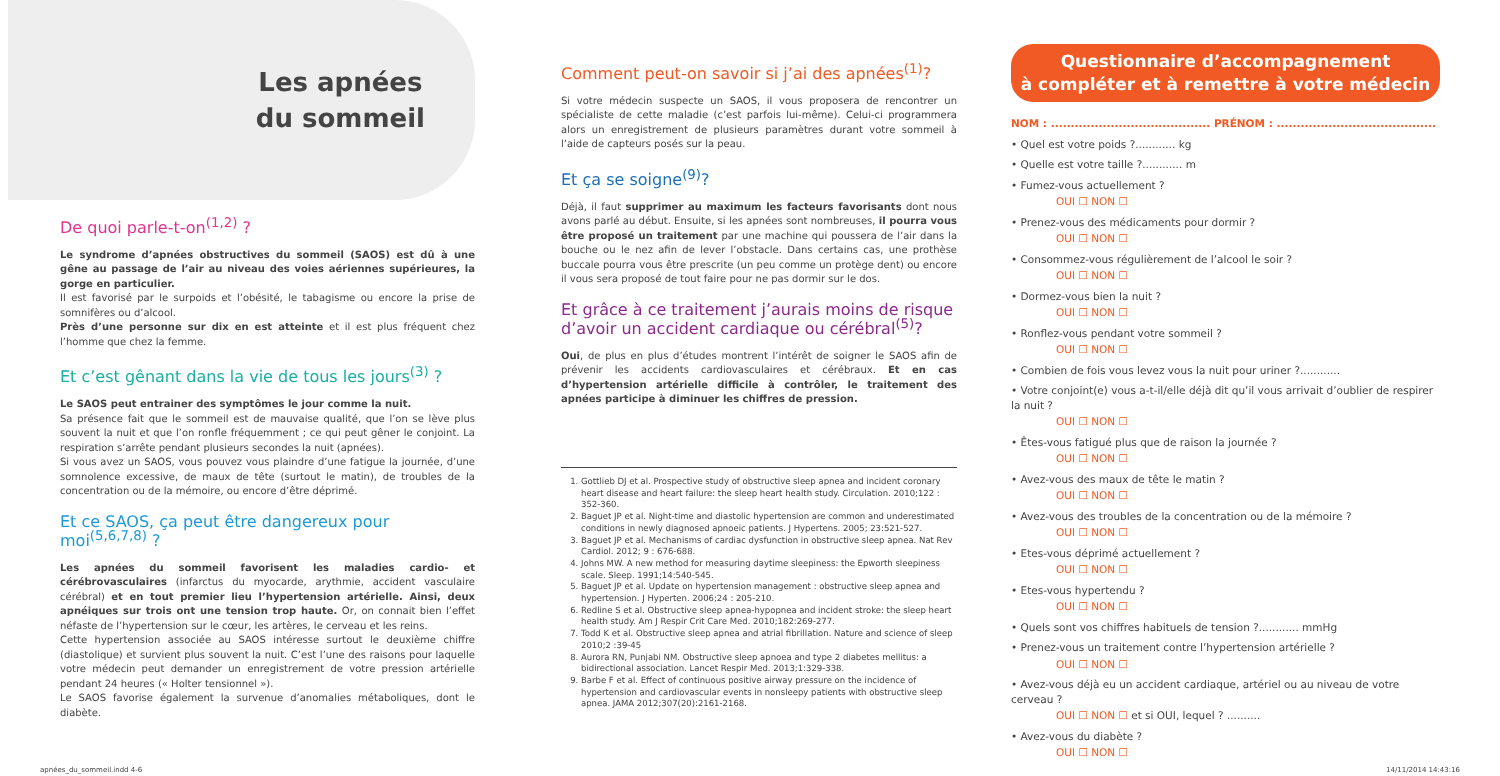Les apnées
du sommeil
De quoi parle-t-on<sup>(1,2)</sup> ?
Le syndrome d’apnées obstructives du sommeil (SAOS) est dû à une gêne au passage de l’air au niveau des voies aériennes supérieures, la gorge en particulier.
Il est favorisé par le surpoids et l’obésité, le tabagisme ou encore la prise de somnifères ou d’alcool.
Près d’une personne sur dix en est atteinte et il est plus fréquent chez l’homme que chez la femme.
Et c’est gênant dans la vie de tous les jours<sup>(3)</sup> ?
Le SAOS peut entrainer des symptômes le jour comme la nuit.
Sa présence fait que le sommeil est de mauvaise qualité, que l’on se lève plus souvent la nuit et que l’on ronfle fréquemment ; ce qui peut gêner le conjoint. La respiration s’arrête pendant plusieurs secondes la nuit (apnées).
Si vous avez un SAOS, vous pouvez vous plaindre d’une fatigue la journée, d’une somnolence excessive, de maux de tête (surtout le matin), de troubles de la concentration ou de la mémoire, ou encore d’être déprimé.
Et ce SAOS, ça peut être dangereux pour moi<sup>(5,6,7,8)</sup> ?
Les apnées du sommeil favorisent les maladies cardio- et cérébrovasculaires (infarctus du myocarde, arythmie, accident vasculaire cérébral) et en tout premier lieu l’hypertension artérielle. Ainsi, deux apnéiques sur trois ont une tension trop haute. Or, on connait bien l’effet néfaste de l’hypertension sur le cœur, les artères, le cerveau et les reins.
Cette hypertension associée au SAOS intéresse surtout le deuxième chiffre (diastolique) et survient plus souvent la nuit. C’est l’une des raisons pour laquelle votre médecin peut demander un enregistrement de votre pression artérielle pendant 24 heures (« Holter tensionnel »).
Le SAOS favorise également la survenue d’anomalies métaboliques, dont le diabète.
Comment peut-on savoir si j’ai des apnées<sup>(1)</sup>?
Si votre médecin suspecte un SAOS, il vous proposera de rencontrer un spécialiste de cette maladie (c’est parfois lui-même). Celui-ci programmera alors un enregistrement de plusieurs paramètres durant votre sommeil à l’aide de capteurs posés sur la peau.
Et ça se soigne<sup>(9)</sup>?
Déjà, il faut supprimer au maximum les facteurs favorisants dont nous avons parlé au début. Ensuite, si les apnées sont nombreuses, il pourra vous être proposé un traitement par une machine qui poussera de l’air dans la bouche ou le nez afin de lever l’obstacle. Dans certains cas, une prothèse buccale pourra vous être prescrite (un peu comme un protège dent) ou encore il vous sera proposé de tout faire pour ne pas dormir sur le dos.
Et grâce à ce traitement j’aurais moins de risque d’avoir un accident cardiaque ou cérébral<sup>(5)</sup>?
Oui, de plus en plus d’études montrent l’intérêt de soigner le SAOS afin de prévenir les accidents cardiovasculaires et cérébraux. Et en cas d’hypertension artérielle difficile à contrôler, le traitement des apnées participe à diminuer les chiffres de pression.
1. Gottlieb DJ et al. Prospective study of obstructive sleep apnea and incident coronary heart disease and heart failure: the sleep heart health study. Circulation. 2010;122 : 352-360.
2. Baguet JP et al. Night-time and diastolic hypertension are common and underestimated conditions in newly diagnosed apnoeic patients. J Hypertens. 2005; 23:521-527.
3. Baguet JP et al. Mechanisms of cardiac dysfunction in obstructive sleep apnea. Nat Rev Cardiol. 2012; 9 : 676-688.
4. Johns MW. A new method for measuring daytime sleepiness: the Epworth sleepiness scale. Sleep. 1991;14:540-545.
5. Baguet JP et al. Update on hypertension management : obstructive sleep apnea and hypertension. J Hyperten. 2006;24 : 205-210.
6. Redline S et al. Obstructive sleep apnea-hypopnea and incident stroke: the sleep heart health study. Am J Respir Crit Care Med. 2010;182:269-277.
7. Todd K et al. Obstructive sleep apnea and atrial fibrillation. Nature and science of sleep 2010;2 :39-45
8. Aurora RN, Punjabi NM. Obstructive sleep apnoea and type 2 diabetes mellitus: a bidirectional association. Lancet Respir Med. 2013;1:329-338.
9. Barbe F et al. Effect of continuous positive airway pressure on the incidence of hypertension and cardiovascular events in nonsleepy patients with obstructive sleep apnea. JAMA 2012;307(20):2161-2168.
Questionnaire d’accompagnement
à compléter et à remettre à votre médecin
NOM : ........................................ PRÉNOM : ........................................
• Quel est votre poids ?............ kg
• Quelle est votre taille ?............ m
• Fumez-vous actuellement ?
OUI ☐ NON ☐
• Prenez-vous des médicaments pour dormir ?
OUI ☐ NON ☐
• Consommez-vous régulièrement de l’alcool le soir ?
OUI ☐ NON ☐
• Dormez-vous bien la nuit ?
OUI ☐ NON ☐
• Ronflez-vous pendant votre sommeil ?
OUI ☐ NON ☐
• Combien de fois vous levez vous la nuit pour uriner ?............
• Votre conjoint(e) vous a-t-il/elle déjà dit qu’il vous arrivait d’oublier de respirer la nuit ?
OUI ☐ NON ☐
• Êtes-vous fatigué plus que de raison la journée ?
OUI ☐ NON ☐
• Avez-vous des maux de tête le matin ?
OUI ☐ NON ☐
• Avez-vous des troubles de la concentration ou de la mémoire ?
OUI ☐ NON ☐
• Etes-vous déprimé actuellement ?
OUI ☐ NON ☐
• Etes-vous hypertendu ?
OUI ☐ NON ☐
• Quels sont vos chiffres habituels de tension ?............ mmHg
• Prenez-vous un traitement contre l’hypertension artérielle ?
OUI ☐ NON ☐
• Avez-vous déjà eu un accident cardiaque, artériel ou au niveau de votre cerveau ?
OUI ☐ NON ☐ et si OUI, lequel ? ..........
• Avez-vous du diabète ?
OUI ☐ NON ☐
apnées_du_sommeil.indd 4-6 14/11/2014 14:43:16